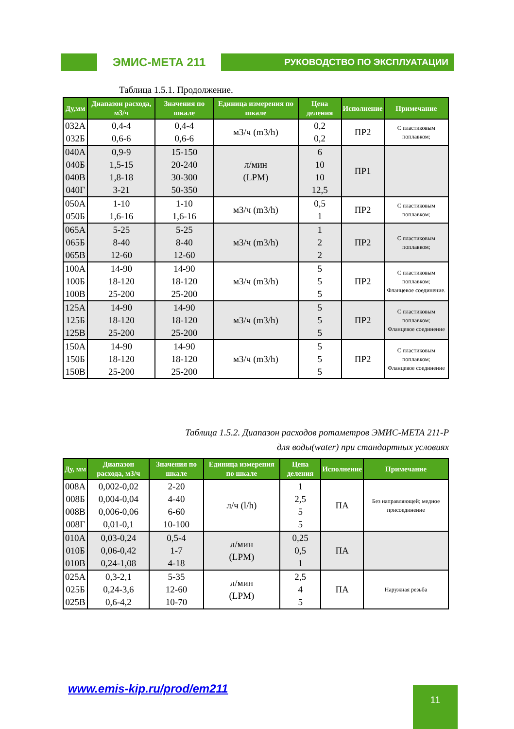ЭМИС-МЕТА 211
РУКОВОДСТВО ПО ЭКСПЛУАТАЦИИ
Таблица 1.5.1. Продолжение.
| Ду,мм | Диапазон расхода, м3/ч | Значения по шкале | Единица измерения по шкале | Цена деления | Исполнение | Примечание |
| --- | --- | --- | --- | --- | --- | --- |
| 032А 032Б | 0,4-4 0,6-6 | 0,4-4 0,6-6 | м3/ч (m3/h) | 0,2 0,2 | ПР2 | С пластиковым поплавком; |
| 040А 040Б 040В 040Г | 0,9-9 1,5-15 1,8-18 3-21 | 15-150 20-240 30-300 50-350 | л/мин (LPM) | 6 10 10 12,5 | ПР1 | |
| 050А 050Б | 1-10 1,6-16 | 1-10 1,6-16 | м3/ч (m3/h) | 0,5 1 | ПР2 | С пластиковым поплавком; |
| 065А 065Б 065В | 5-25 8-40 12-60 | 5-25 8-40 12-60 | м3/ч (m3/h) | 1 2 2 | ПР2 | С пластиковым поплавком; |
| 100А 100Б 100В | 14-90 18-120 25-200 | 14-90 18-120 25-200 | м3/ч (m3/h) | 5 5 5 | ПР2 | С пластиковым поплавком; Фланцевое соединение. |
| 125А 125Б 125В | 14-90 18-120 25-200 | 14-90 18-120 25-200 | м3/ч (m3/h) | 5 5 5 | ПР2 | С пластиковым поплавком; Фланцевое соединение |
| 150А 150Б 150В | 14-90 18-120 25-200 | 14-90 18-120 25-200 | м3/ч (m3/h) | 5 5 5 | ПР2 | С пластиковым поплавком; Фланцевое соединение |
Таблица 1.5.2. Диапазон расходов ротаметров ЭМИС-МЕТА 211-Р
для воды(water) при стандартных условиях
| Ду, мм | Диапазон расхода, м3/ч | Значения по шкале | Единица измерения по шкале | Цена деления | Исполнение | Примечание |
| --- | --- | --- | --- | --- | --- | --- |
| 008А 008Б 008В 008Г | 0,002-0,02 0,004-0,04 0,006-0,06 0,01-0,1 | 2-20 4-40 6-60 10-100 | л/ч (l/h) | 1 2,5 5 5 | ПА | Без направляющей; медное присоединение |
| 010А 010Б 010В | 0,03-0,24 0,06-0,42 0,24-1,08 | 0,5-4 1-7 4-18 | л/мин (LPM) | 0,25 0,5 1 | ПА | |
| 025А 025Б 025В | 0,3-2,1 0,24-3,6 0,6-4,2 | 5-35 12-60 10-70 | л/мин (LPM) | 2,5 4 5 | ПА | Наружная резьба |
www.emis-kip.ru/prod/em211 11